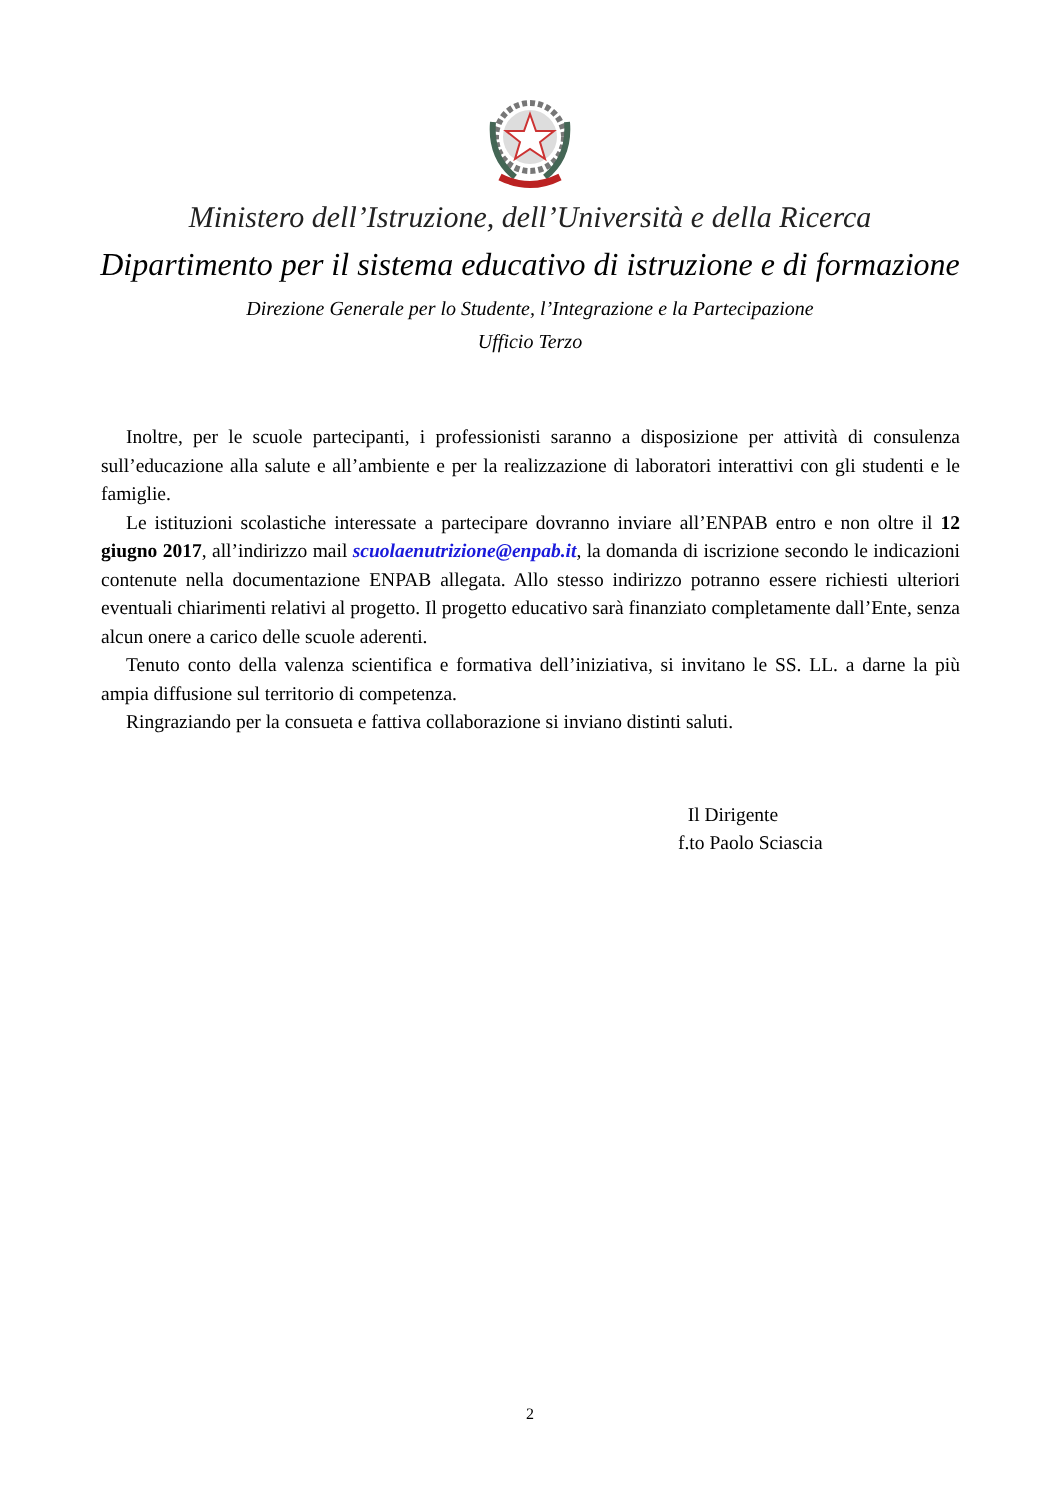Ministero dell’Istruzione, dell’Università e della Ricerca
Dipartimento per il sistema educativo di istruzione e di formazione
Direzione Generale per lo Studente, l’Integrazione e la Partecipazione
Ufficio Terzo
Inoltre, per le scuole partecipanti, i professionisti saranno a disposizione per attività di consulenza sull’educazione alla salute e all’ambiente e per la realizzazione di laboratori interattivi con gli studenti e le famiglie.
Le istituzioni scolastiche interessate a partecipare dovranno inviare all’ENPAB entro e non oltre il 12 giugno 2017, all’indirizzo mail scuolaenutrizione@enpab.it, la domanda di iscrizione secondo le indicazioni contenute nella documentazione ENPAB allegata. Allo stesso indirizzo potranno essere richiesti ulteriori eventuali chiarimenti relativi al progetto. Il progetto educativo sarà finanziato completamente dall’Ente, senza alcun onere a carico delle scuole aderenti.
Tenuto conto della valenza scientifica e formativa dell’iniziativa, si invitano le SS. LL. a darne la più ampia diffusione sul territorio di competenza.
Ringraziando per la consueta e fattiva collaborazione si inviano distinti saluti.
Il Dirigente
f.to Paolo Sciascia
2